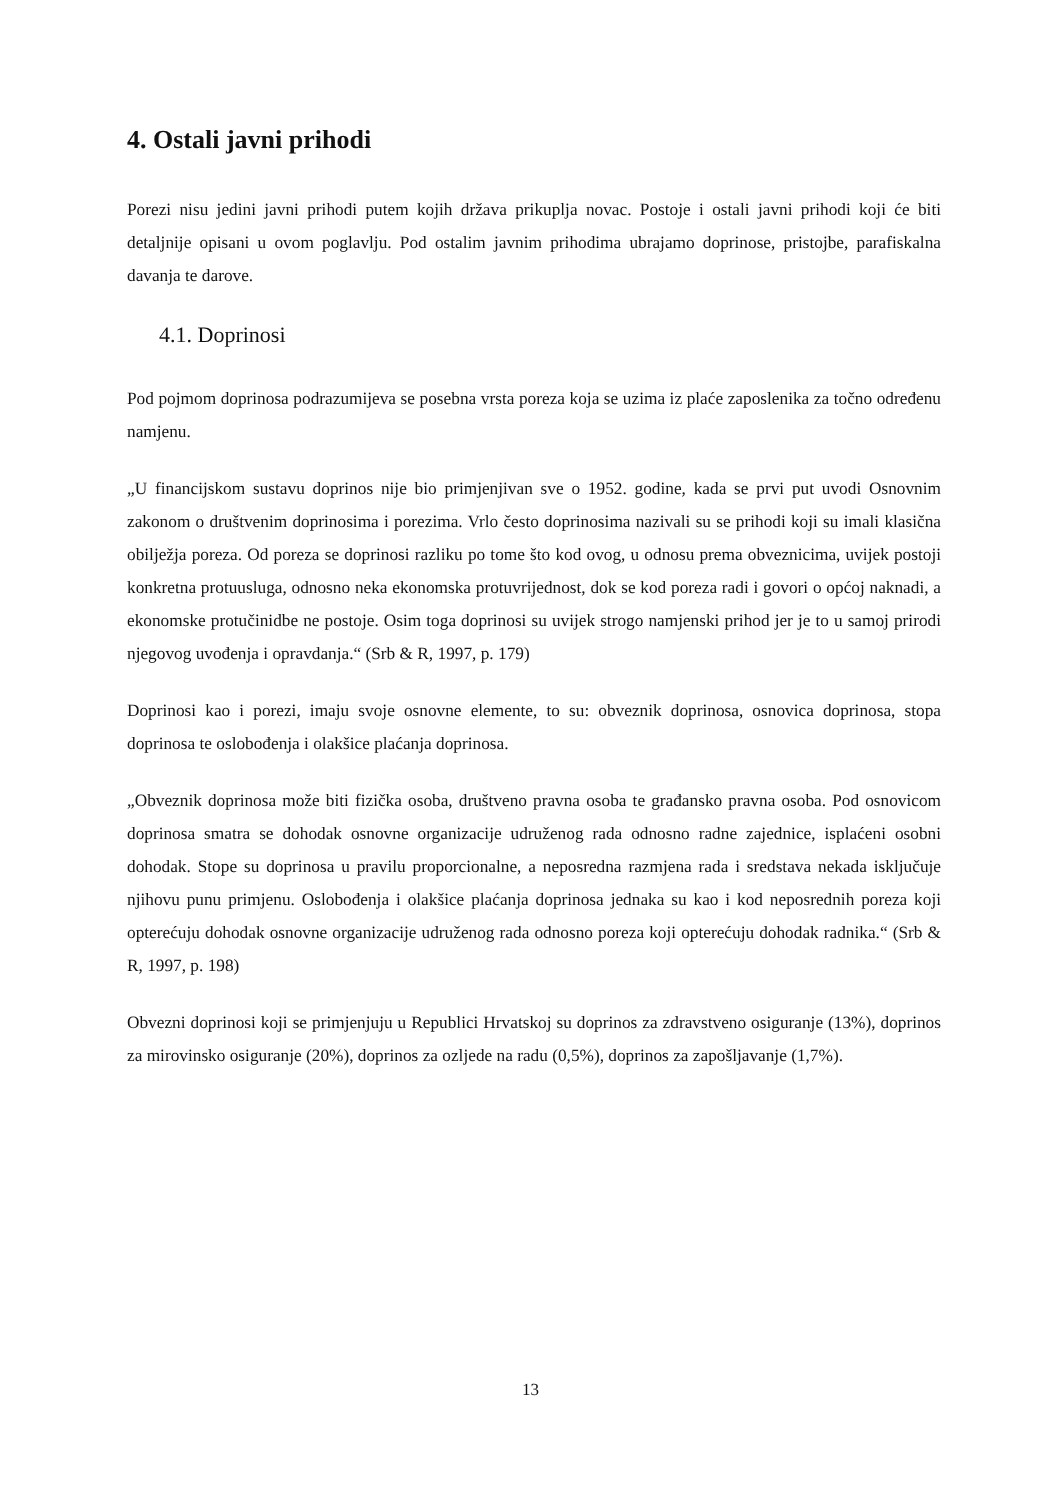4. Ostali javni prihodi
Porezi nisu jedini javni prihodi putem kojih država prikuplja novac. Postoje i ostali javni prihodi koji će biti detaljnije opisani u ovom poglavlju. Pod ostalim javnim prihodima ubrajamo doprinose, pristojbe, parafiskalna davanja te darove.
4.1. Doprinosi
Pod pojmom doprinosa podrazumijeva se posebna vrsta poreza koja se uzima iz plaće zaposlenika za točno određenu namjenu.
„U financijskom sustavu doprinos nije bio primjenjivan sve o 1952. godine, kada se prvi put uvodi Osnovnim zakonom o društvenim doprinosima i porezima. Vrlo često doprinosima nazivali su se prihodi koji su imali klasična obilježja poreza. Od poreza se doprinosi razliku po tome što kod ovog, u odnosu prema obveznicima, uvijek postoji konkretna protuusluga, odnosno neka ekonomska protuvrijednost, dok se kod poreza radi i govori o općoj naknadi, a ekonomske protučinidbe ne postoje. Osim toga doprinosi su uvijek strogo namjenski prihod jer je to u samoj prirodi njegovog uvođenja i opravdanja.“ (Srb & R, 1997, p. 179)
Doprinosi kao i porezi, imaju svoje osnovne elemente, to su: obveznik doprinosa, osnovica doprinosa, stopa doprinosa te oslobođenja i olakšice plaćanja doprinosa.
„Obveznik doprinosa može biti fizička osoba, društveno pravna osoba te građansko pravna osoba. Pod osnovicom doprinosa smatra se dohodak osnovne organizacije udruženog rada odnosno radne zajednice, isplaćeni osobni dohodak. Stope su doprinosa u pravilu proporcionalne, a neposredna razmjena rada i sredstava nekada isključuje njihovu punu primjenu. Oslobođenja i olakšice plaćanja doprinosa jednaka su kao i kod neposrednih poreza koji opterećuju dohodak osnovne organizacije udruženog rada odnosno poreza koji opterećuju dohodak radnika.“ (Srb & R, 1997, p. 198)
Obvezni doprinosi koji se primjenjuju u Republici Hrvatskoj su doprinos za zdravstveno osiguranje (13%), doprinos za mirovinsko osiguranje (20%), doprinos za ozljede na radu (0,5%), doprinos za zapošljavanje (1,7%).
13